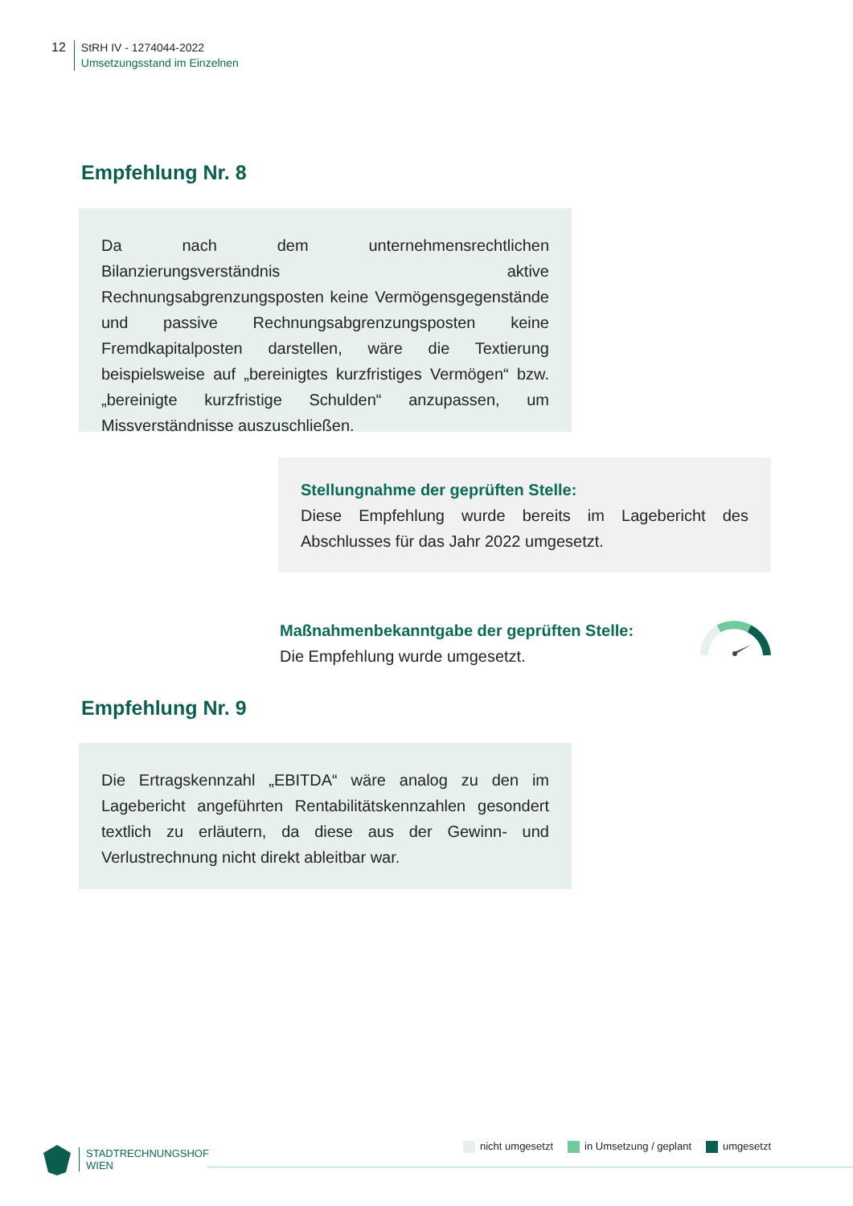12
StRH IV - 1274044-2022
Umsetzungsstand im Einzelnen
Empfehlung Nr. 8
Da nach dem unternehmensrechtlichen Bilanzierungsverständnis aktive Rechnungsabgrenzungsposten keine Vermögensgegenstände und passive Rechnungsabgrenzungsposten keine Fremdkapitalposten darstellen, wäre die Textierung beispielsweise auf „bereinigtes kurzfristiges Vermögen“ bzw. „bereinigte kurzfristige Schulden“ anzupassen, um Missverständnisse auszuschließen.
Stellungnahme der geprüften Stelle:
Diese Empfehlung wurde bereits im Lagebericht des Abschlusses für das Jahr 2022 umgesetzt.
Maßnahmenbekanntgabe der geprüften Stelle:
Die Empfehlung wurde umgesetzt.
Empfehlung Nr. 9
Die Ertragskennzahl „EBITDA“ wäre analog zu den im Lagebericht angeführten Rentabilitätskennzahlen gesondert textlich zu erläutern, da diese aus der Gewinn- und Verlustrechnung nicht direkt ableitbar war.
STADTRECHNUNGSHOF
WIEN
nicht umgesetzt in Umsetzung / geplant umgesetzt